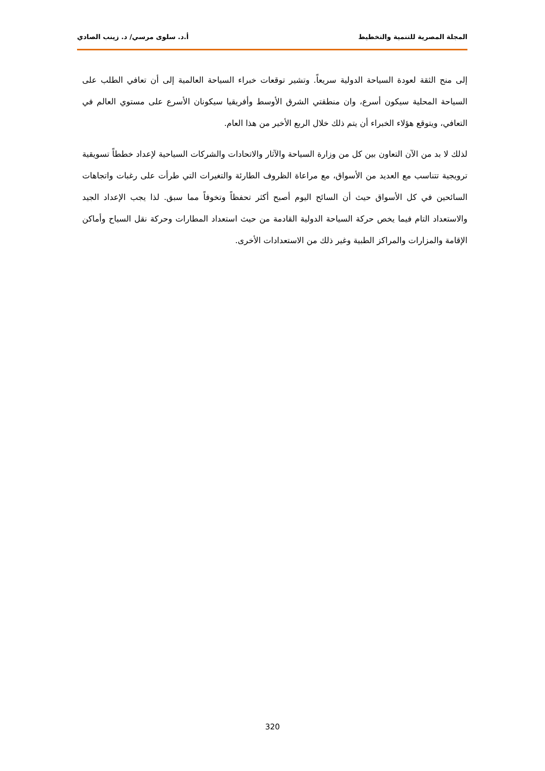المجلة المصرية للتنمية والتخطيط أ.د. سلوى مرسي/ د. زينب الصادي
إلى منح الثقة لعودة السياحة الدولية سريعاً. وتشير توقعات خبراء السياحة العالمية إلى أن تعافي الطلب على السياحة المحلية سيكون أسرع، وان منطقتي الشرق الأوسط وأفريقيا سيكونان الأسرع على مستوي العالم في التعافي، ويتوقع هؤلاء الخبراء أن يتم ذلك خلال الربع الأخير من هذا العام.
لذلك لا بد من الآن التعاون بين كل من وزارة السياحة والآثار والاتحادات والشركات السياحية لإعداد خططاً تسويقية ترويجية تتناسب مع العديد من الأسواق، مع مراعاة الظروف الطارئة والتغيرات التي طرأت على رغبات واتجاهات السائحين في كل الأسواق حيث أن السائح اليوم أصبح أكثر تحفظاً وتخوفاً مما سبق. لذا يجب الإعداد الجيد والاستعداد التام فيما يخص حركة السياحة الدولية القادمة من حيث استعداد المطارات وحركة نقل السياح وأماكن الإقامة والمزارات والمراكز الطبية وغير ذلك من الاستعدادات الأخرى.
320